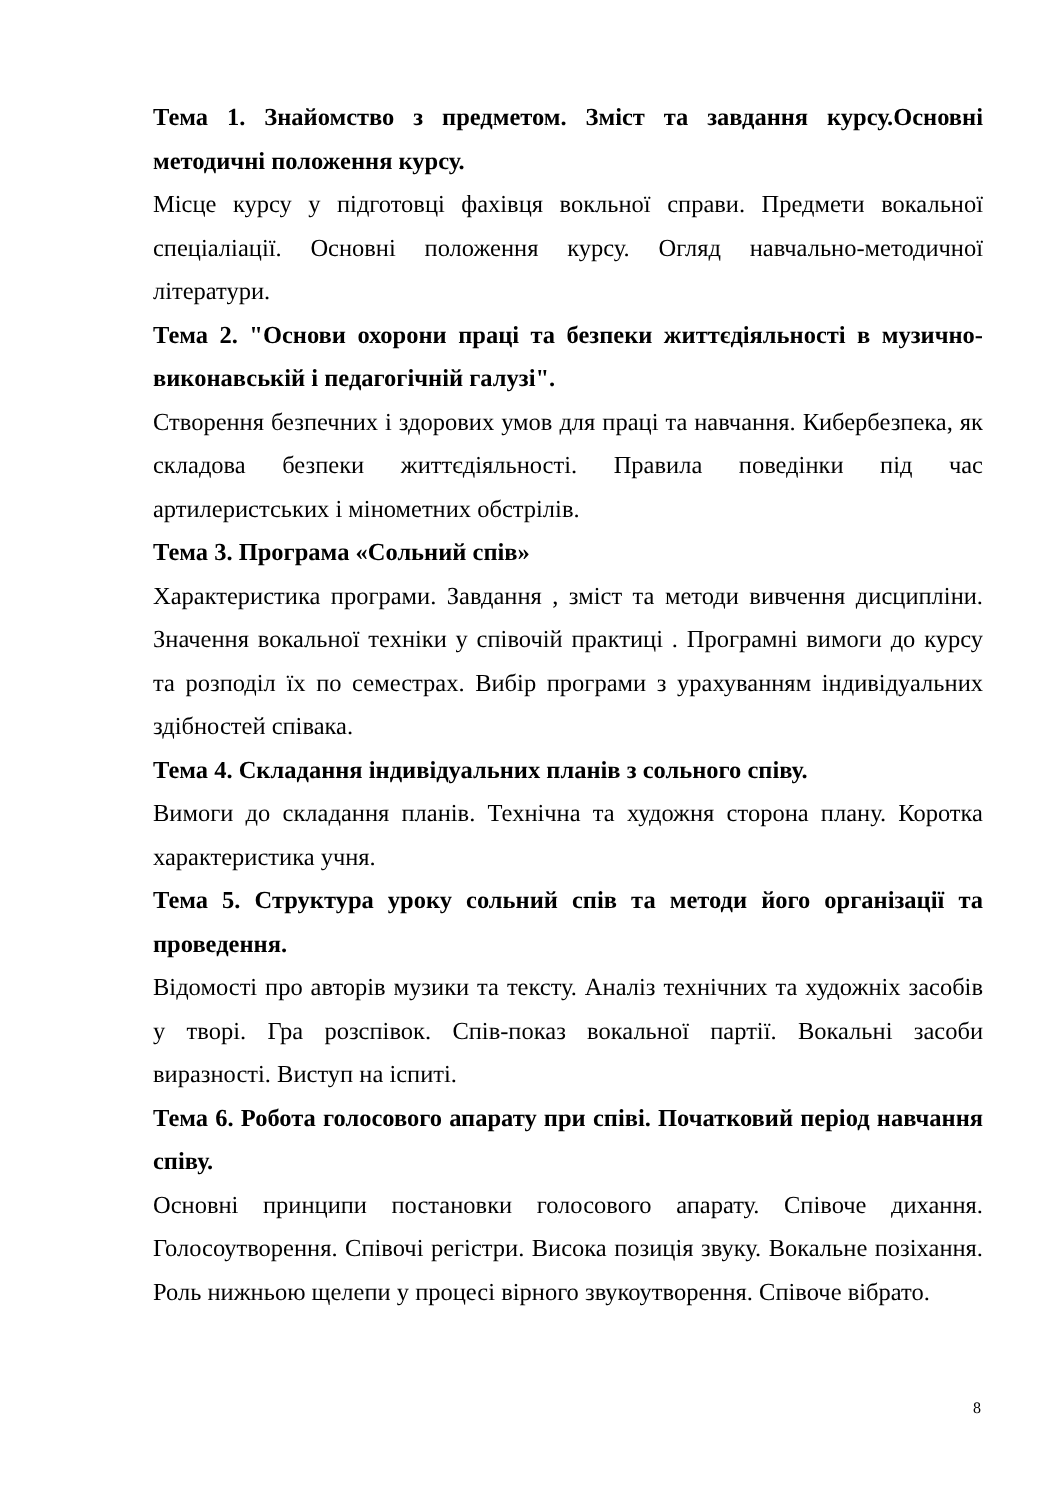Тема 1. Знайомство з предметом. Зміст та завдання курсу.Основні методичні положення курсу.
Місце курсу у підготовці фахівця вокльної справи. Предмети вокальної спеціаліації. Основні положення курсу. Огляд навчально-методичної літератури.
Тема 2. "Основи охорони праці та безпеки життєдіяльності в музично-виконавській і педагогічній галузі".
Створення безпечних і здорових умов для праці та навчання. Кибербезпека, як складова безпеки життєдіяльності. Правила поведінки під час артилеристських і мінометних обстрілів.
Тема 3. Програма «Сольний спів»
Характеристика програми. Завдання , зміст та методи вивчення дисципліни. Значення вокальної техніки у співочій практиці . Програмні вимоги до курсу та розподіл їх по семестрах. Вибір програми з урахуванням індивідуальних здібностей співака.
Тема 4. Складання індивідуальних планів з сольного співу.
Вимоги до складання планів. Технічна та художня сторона плану. Коротка характеристика учня.
Тема 5. Структура уроку сольний спів та методи його організації та проведення.
Відомості про авторів музики та тексту. Аналіз технічних та художніх засобів у творі. Гра розспівок. Спів-показ вокальної партії. Вокальні засоби виразності. Виступ на іспиті.
Тема 6. Робота голосового апарату при співі. Початковий період навчання співу.
Основні принципи постановки голосового апарату. Співоче дихання. Голосоутворення. Співочі регістри. Висока позиція звуку. Вокальне позіхання. Роль нижньою щелепи у процесі вірного звукоутворення. Співоче вібрато.
8